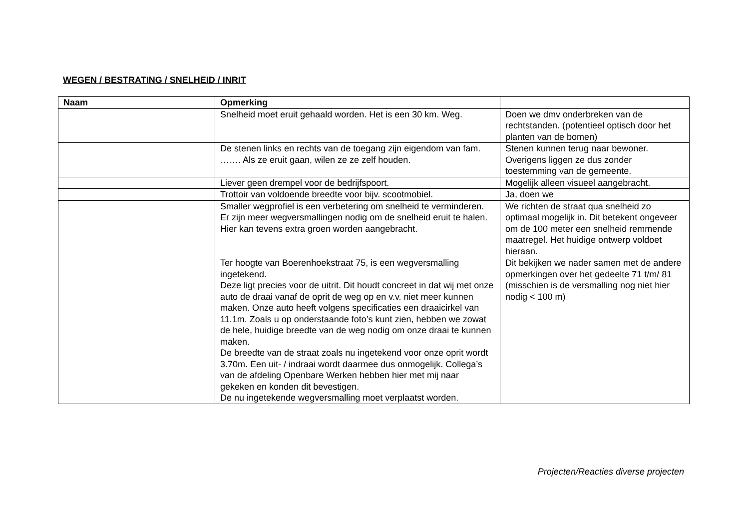WEGEN / BESTRATING / SNELHEID / INRIT
| Naam | Opmerking | |
| --- | --- | --- |
| | Snelheid moet eruit gehaald worden. Het is een 30 km. Weg. | Doen we dmv onderbreken van de rechtstanden. (potentieel optisch door het planten van de bomen) |
| | De stenen links en rechts van de toegang zijn eigendom van fam. ……. Als ze eruit gaan, wilen ze ze zelf houden. | Stenen kunnen terug naar bewoner. Overigens liggen ze dus zonder toestemming van de gemeente. |
| | Liever geen drempel voor de bedrijfspoort. | Mogelijk alleen visueel aangebracht. |
| | Trottoir van voldoende breedte voor bijv. scootmobiel. | Ja, doen we |
| | Smaller wegprofiel is een verbetering om snelheid te verminderen. Er zijn meer wegversmallingen nodig om de snelheid eruit te halen. Hier kan tevens extra groen worden aangebracht. | We richten de straat qua snelheid zo optimaal mogelijk in. Dit betekent ongeveer om de 100 meter een snelheid remmende maatregel. Het huidige ontwerp voldoet hieraan. |
| | Ter hoogte van Boerenhoekstraat 75, is een wegversmalling ingetekend. Deze ligt precies voor de uitrit. Dit houdt concreet in dat wij met onze auto de draai vanaf de oprit de weg op en v.v. niet meer kunnen maken. Onze auto heeft volgens specificaties een draaicirkel van 11.1m. Zoals u op onderstaande foto’s kunt zien, hebben we zowat de hele, huidige breedte van de weg nodig om onze draai te kunnen maken. De breedte van de straat zoals nu ingetekend voor onze oprit wordt 3.70m. Een uit- / indraai wordt daarmee dus onmogelijk. Collega’s van de afdeling Openbare Werken hebben hier met mij naar gekeken en konden dit bevestigen. De nu ingetekende wegversmalling moet verplaatst worden. | Dit bekijken we nader samen met de andere opmerkingen over het gedeelte 71 t/m/ 81 (misschien is de versmalling nog niet hier nodig < 100 m) |
Projecten/Reacties diverse projecten